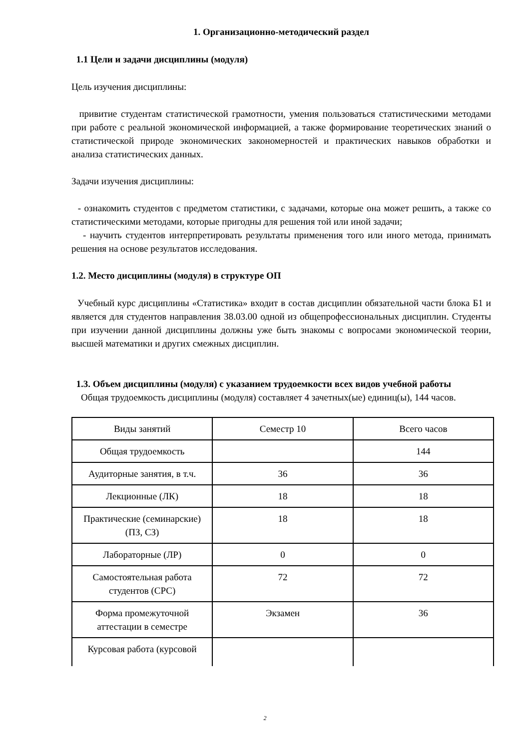1. Организационно-методический раздел
1.1 Цели и задачи дисциплины (модуля)
Цель изучения дисциплины:
привитие студентам статистической грамотности, умения пользоваться статистическими методами при работе с реальной экономической информацией, а также формирование теоретических знаний о статистической природе экономических закономерностей и практических навыков обработки и анализа статистических данных.
Задачи изучения дисциплины:
- ознакомить студентов с предметом статистики, с задачами, которые она может решить, а также со статистическими методами, которые пригодны для решения той или иной задачи;
- научить студентов интерпретировать результаты применения того или иного метода, принимать решения на основе результатов исследования.
1.2. Место дисциплины (модуля) в структуре ОП
Учебный курс дисциплины «Статистика» входит в состав дисциплин обязательной части блока Б1 и является для студентов направления 38.03.00 одной из общепрофессиональных дисциплин. Студенты при изучении данной дисциплины должны уже быть знакомы с вопросами экономической теории, высшей математики и других смежных дисциплин.
1.3. Объем дисциплины (модуля) с указанием трудоемкости всех видов учебной работы
Общая трудоемкость дисциплины (модуля) составляет 4 зачетных(ые) единиц(ы), 144 часов.
| Виды занятий | Семестр 10 | Всего часов |
| Общая трудоемкость | | 144 |
| Аудиторные занятия, в т.ч. | 36 | 36 |
| Лекционные (ЛК) | 18 | 18 |
| Практические (семинарские) (ПЗ, СЗ) | 18 | 18 |
| Лабораторные (ЛР) | 0 | 0 |
| Самостоятельная работа студентов (СРС) | 72 | 72 |
| Форма промежуточной аттестации в семестре | Экзамен | 36 |
| Курсовая работа (курсовой | | |
2